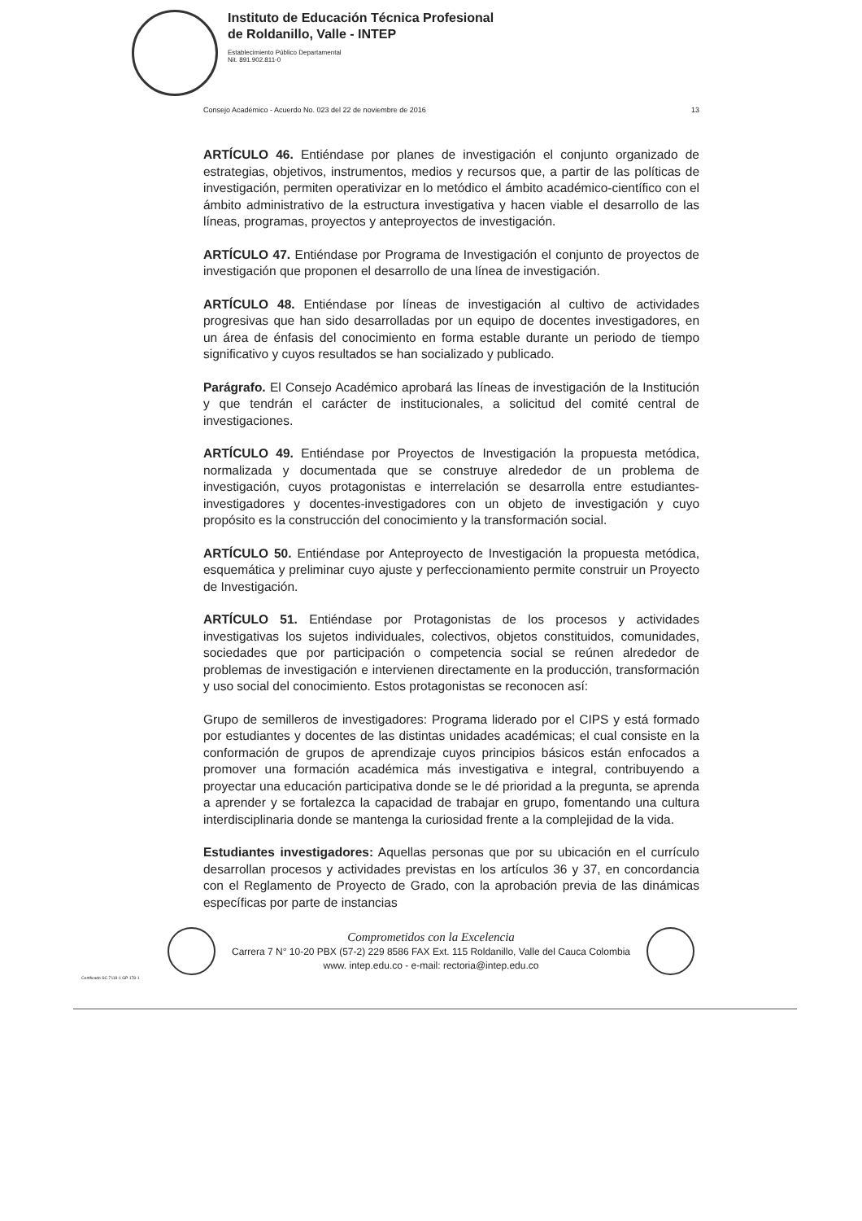Instituto de Educación Técnica Profesional
de Roldanillo, Valle - INTEP
Establecimiento Público Departamental
Nit. 891.902.811-0
Consejo Académico - Acuerdo No. 023 del 22 de noviembre de 2016 13
ARTÍCULO 46. Entiéndase por planes de investigación el conjunto organizado de estrategias, objetivos, instrumentos, medios y recursos que, a partir de las políticas de investigación, permiten operativizar en lo metódico el ámbito académico-científico con el ámbito administrativo de la estructura investigativa y hacen viable el desarrollo de las líneas, programas, proyectos y anteproyectos de investigación.
ARTÍCULO 47. Entiéndase por Programa de Investigación el conjunto de proyectos de investigación que proponen el desarrollo de una línea de investigación.
ARTÍCULO 48. Entiéndase por líneas de investigación al cultivo de actividades progresivas que han sido desarrolladas por un equipo de docentes investigadores, en un área de énfasis del conocimiento en forma estable durante un periodo de tiempo significativo y cuyos resultados se han socializado y publicado.
Parágrafo. El Consejo Académico aprobará las líneas de investigación de la Institución y que tendrán el carácter de institucionales, a solicitud del comité central de investigaciones.
ARTÍCULO 49. Entiéndase por Proyectos de Investigación la propuesta metódica, normalizada y documentada que se construye alrededor de un problema de investigación, cuyos protagonistas e interrelación se desarrolla entre estudiantes-investigadores y docentes-investigadores con un objeto de investigación y cuyo propósito es la construcción del conocimiento y la transformación social.
ARTÍCULO 50. Entiéndase por Anteproyecto de Investigación la propuesta metódica, esquemática y preliminar cuyo ajuste y perfeccionamiento permite construir un Proyecto de Investigación.
ARTÍCULO 51. Entiéndase por Protagonistas de los procesos y actividades investigativas los sujetos individuales, colectivos, objetos constituidos, comunidades, sociedades que por participación o competencia social se reúnen alrededor de problemas de investigación e intervienen directamente en la producción, transformación y uso social del conocimiento. Estos protagonistas se reconocen así:
Grupo de semilleros de investigadores: Programa liderado por el CIPS y está formado por estudiantes y docentes de las distintas unidades académicas; el cual consiste en la conformación de grupos de aprendizaje cuyos principios básicos están enfocados a promover una formación académica más investigativa e integral, contribuyendo a proyectar una educación participativa donde se le dé prioridad a la pregunta, se aprenda a aprender y se fortalezca la capacidad de trabajar en grupo, fomentando una cultura interdisciplinaria donde se mantenga la curiosidad frente a la complejidad de la vida.
Estudiantes investigadores: Aquellas personas que por su ubicación en el currículo desarrollan procesos y actividades previstas en los artículos 36 y 37, en concordancia con el Reglamento de Proyecto de Grado, con la aprobación previa de las dinámicas específicas por parte de instancias
Comprometidos con la Excelencia
Carrera 7 N° 10-20 PBX (57-2) 229 8586 FAX Ext. 115 Roldanillo, Valle del Cauca Colombia
www. intep.edu.co - e-mail: rectoria@intep.edu.co
Certificado SC 7118-1 GP 178-1